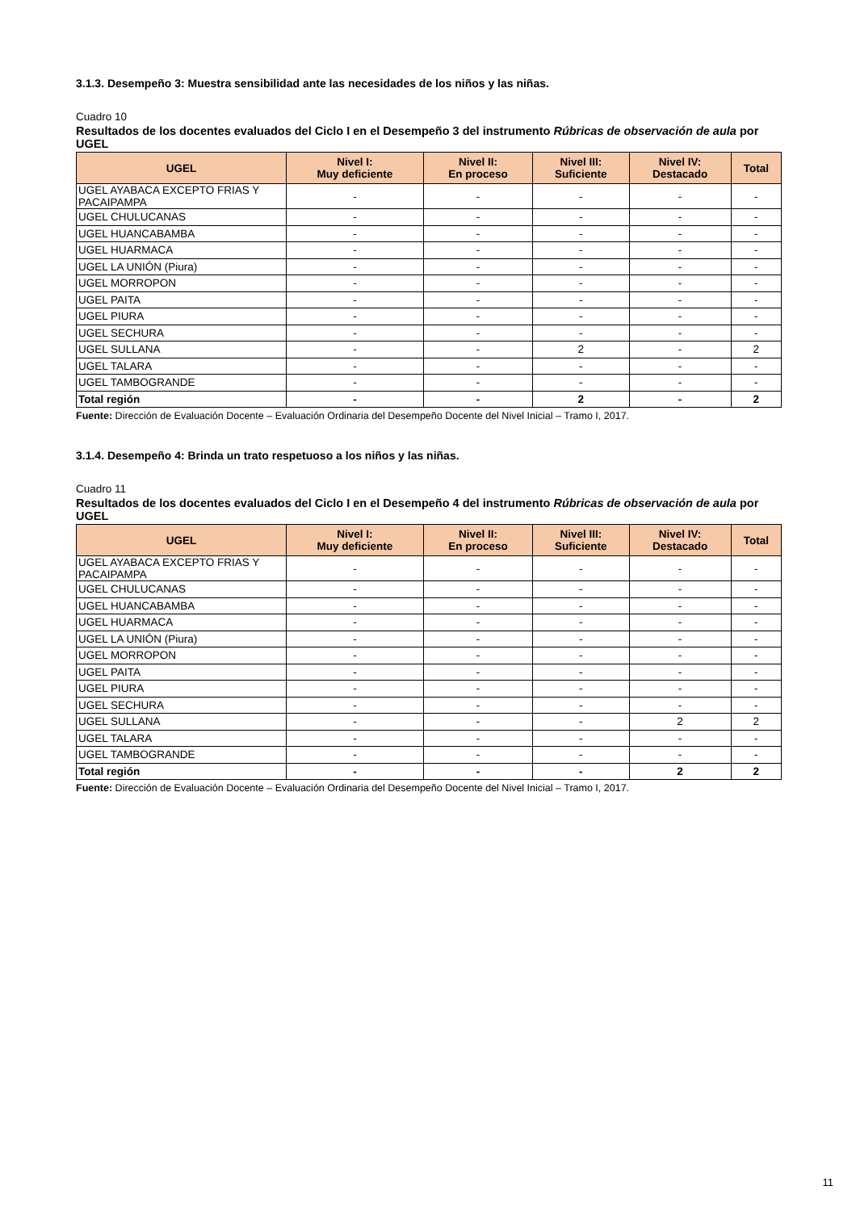3.1.3. Desempeño 3: Muestra sensibilidad ante las necesidades de los niños y las niñas.
Cuadro 10
Resultados de los docentes evaluados del Ciclo I en el Desempeño 3 del instrumento Rúbricas de observación de aula por UGEL
| UGEL | Nivel I: Muy deficiente | Nivel II: En proceso | Nivel III: Suficiente | Nivel IV: Destacado | Total |
| --- | --- | --- | --- | --- | --- |
| UGEL AYABACA EXCEPTO FRIAS Y PACAIPAMPA | - | - | - | - | - |
| UGEL CHULUCANAS | - | - | - | - | - |
| UGEL HUANCABAMBA | - | - | - | - | - |
| UGEL HUARMACA | - | - | - | - | - |
| UGEL LA UNIÓN (Piura) | - | - | - | - | - |
| UGEL MORROPON | - | - | - | - | - |
| UGEL PAITA | - | - | - | - | - |
| UGEL PIURA | - | - | - | - | - |
| UGEL SECHURA | - | - | - | - | - |
| UGEL SULLANA | - | - | 2 | - | 2 |
| UGEL TALARA | - | - | - | - | - |
| UGEL TAMBOGRANDE | - | - | - | - | - |
| Total región | - | - | 2 | - | 2 |
Fuente: Dirección de Evaluación Docente – Evaluación Ordinaria del Desempeño Docente del Nivel Inicial – Tramo I, 2017.
3.1.4. Desempeño 4: Brinda un trato respetuoso a los niños y las niñas.
Cuadro 11
Resultados de los docentes evaluados del Ciclo I en el Desempeño 4 del instrumento Rúbricas de observación de aula por UGEL
| UGEL | Nivel I: Muy deficiente | Nivel II: En proceso | Nivel III: Suficiente | Nivel IV: Destacado | Total |
| --- | --- | --- | --- | --- | --- |
| UGEL AYABACA EXCEPTO FRIAS Y PACAIPAMPA | - | - | - | - | - |
| UGEL CHULUCANAS | - | - | - | - | - |
| UGEL HUANCABAMBA | - | - | - | - | - |
| UGEL HUARMACA | - | - | - | - | - |
| UGEL LA UNIÓN (Piura) | - | - | - | - | - |
| UGEL MORROPON | - | - | - | - | - |
| UGEL PAITA | - | - | - | - | - |
| UGEL PIURA | - | - | - | - | - |
| UGEL SECHURA | - | - | - | - | - |
| UGEL SULLANA | - | - | - | 2 | 2 |
| UGEL TALARA | - | - | - | - | - |
| UGEL TAMBOGRANDE | - | - | - | - | - |
| Total región | - | - | - | 2 | 2 |
Fuente: Dirección de Evaluación Docente – Evaluación Ordinaria del Desempeño Docente del Nivel Inicial – Tramo I, 2017.
11